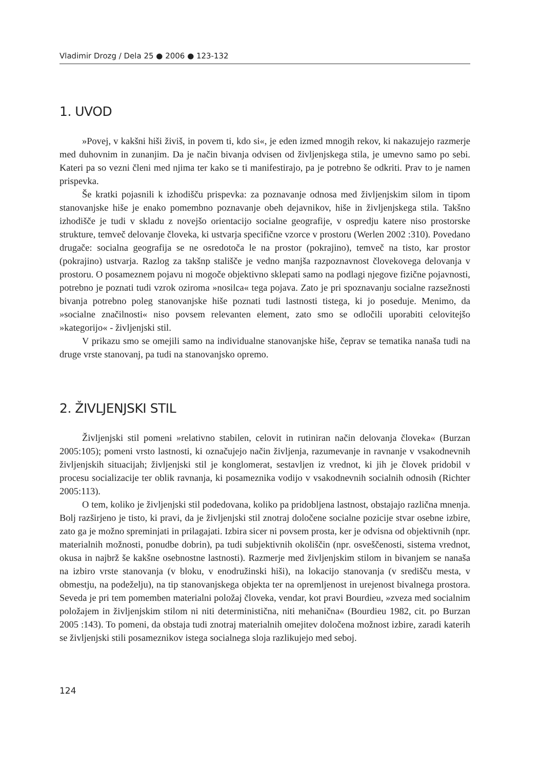Vladimir Drozg / Dela 25 ● 2006 ● 123-132
1. UVOD
»Povej, v kakšni hiši živiš, in povem ti, kdo si«, je eden izmed mnogih rekov, ki nakazujejo razmerje med duhovnim in zunanjim. Da je način bivanja odvisen od življenjskega stila, je umevno samo po sebi. Kateri pa so vezni členi med njima ter kako se ti manifestirajo, pa je potrebno še odkriti. Prav to je namen prispevka.
Še kratki pojasnili k izhodišču prispevka: za poznavanje odnosa med življenjskim silom in tipom stanovanjske hiše je enako pomembno poznavanje obeh dejavnikov, hiše in življenjskega stila. Takšno izhodišče je tudi v skladu z novejšo orientacijo socialne geografije, v ospredju katere niso prostorske strukture, temveč delovanje človeka, ki ustvarja specifične vzorce v prostoru (Werlen 2002 :310). Povedano drugače: socialna geografija se ne osredotoča le na prostor (pokrajino), temveč na tisto, kar prostor (pokrajino) ustvarja. Razlog za takšnp stališče je vedno manjša razpoznavnost človekovega delovanja v prostoru. O posameznem pojavu ni mogoče objektivno sklepati samo na podlagi njegove fizične pojavnosti, potrebno je poznati tudi vzrok oziroma »nosilca« tega pojava. Zato je pri spoznavanju socialne razsežnosti bivanja potrebno poleg stanovanjske hiše poznati tudi lastnosti tistega, ki jo poseduje. Menimo, da »socialne značilnosti« niso povsem relevanten element, zato smo se odločili uporabiti celovitejšo »kategorijo« - življenjski stil.
V prikazu smo se omejili samo na individualne stanovanjske hiše, čeprav se tematika nanaša tudi na druge vrste stanovanj, pa tudi na stanovanjsko opremo.
2. ŽIVLJENJSKI STIL
Življenjski stil pomeni »relativno stabilen, celovit in rutiniran način delovanja človeka« (Burzan 2005:105); pomeni vrsto lastnosti, ki označujejo način življenja, razumevanje in ravnanje v vsakodnevnih življenjskih situacijah; življenjski stil je konglomerat, sestavljen iz vrednot, ki jih je človek pridobil v procesu socializacije ter oblik ravnanja, ki posameznika vodijo v vsakodnevnih socialnih odnosih (Richter 2005:113).
O tem, koliko je življenjski stil podedovana, koliko pa pridobljena lastnost, obstajajo različna mnenja. Bolj razširjeno je tisto, ki pravi, da je življenjski stil znotraj določene socialne pozicije stvar osebne izbire, zato ga je možno spreminjati in prilagajati. Izbira sicer ni povsem prosta, ker je odvisna od objektivnih (npr. materialnih možnosti, ponudbe dobrin), pa tudi subjektivnih okoliščin (npr. osveščenosti, sistema vrednot, okusa in najbrž še kakšne osebnostne lastnosti). Razmerje med življenjskim stilom in bivanjem se nanaša na izbiro vrste stanovanja (v bloku, v enodružinski hiši), na lokacijo stanovanja (v središču mesta, v obmestju, na podeželju), na tip stanovanjskega objekta ter na opremljenost in urejenost bivalnega prostora. Seveda je pri tem pomemben materialni položaj človeka, vendar, kot pravi Bourdieu, »zveza med socialnim položajem in življenjskim stilom ni niti deterministična, niti mehanična« (Bourdieu 1982, cit. po Burzan 2005 :143). To pomeni, da obstaja tudi znotraj materialnih omejitev določena možnost izbire, zaradi katerih se življenjski stili posameznikov istega socialnega sloja razlikujejo med seboj.
124